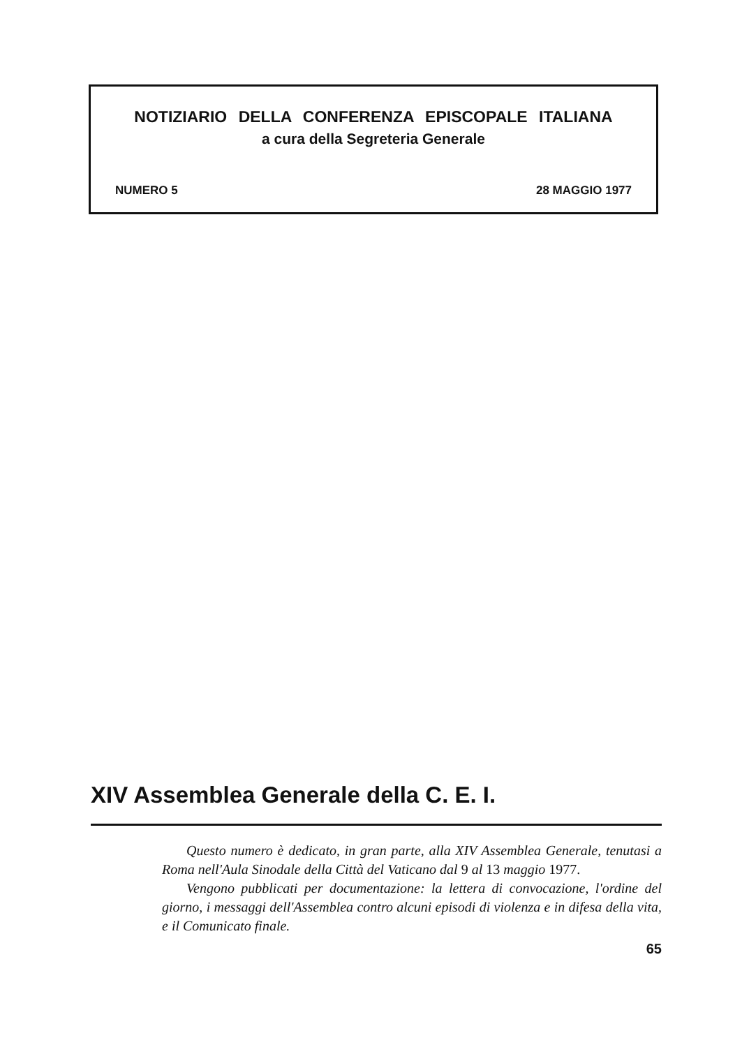NOTIZIARIO DELLA CONFERENZA EPISCOPALE ITALIANA
a cura della Segreteria Generale
NUMERO 5 28 MAGGIO 1977
XIV Assemblea Generale della C. E. I.
Questo numero è dedicato, in gran parte, alla XIV Assemblea Generale, tenutasi a Roma nell'Aula Sinodale della Città del Vaticano dal 9 al 13 maggio 1977.
Vengono pubblicati per documentazione: la lettera di convocazione, l'ordine del giorno, i messaggi dell'Assemblea contro alcuni episodi di violenza e in difesa della vita, e il Comunicato finale.
65